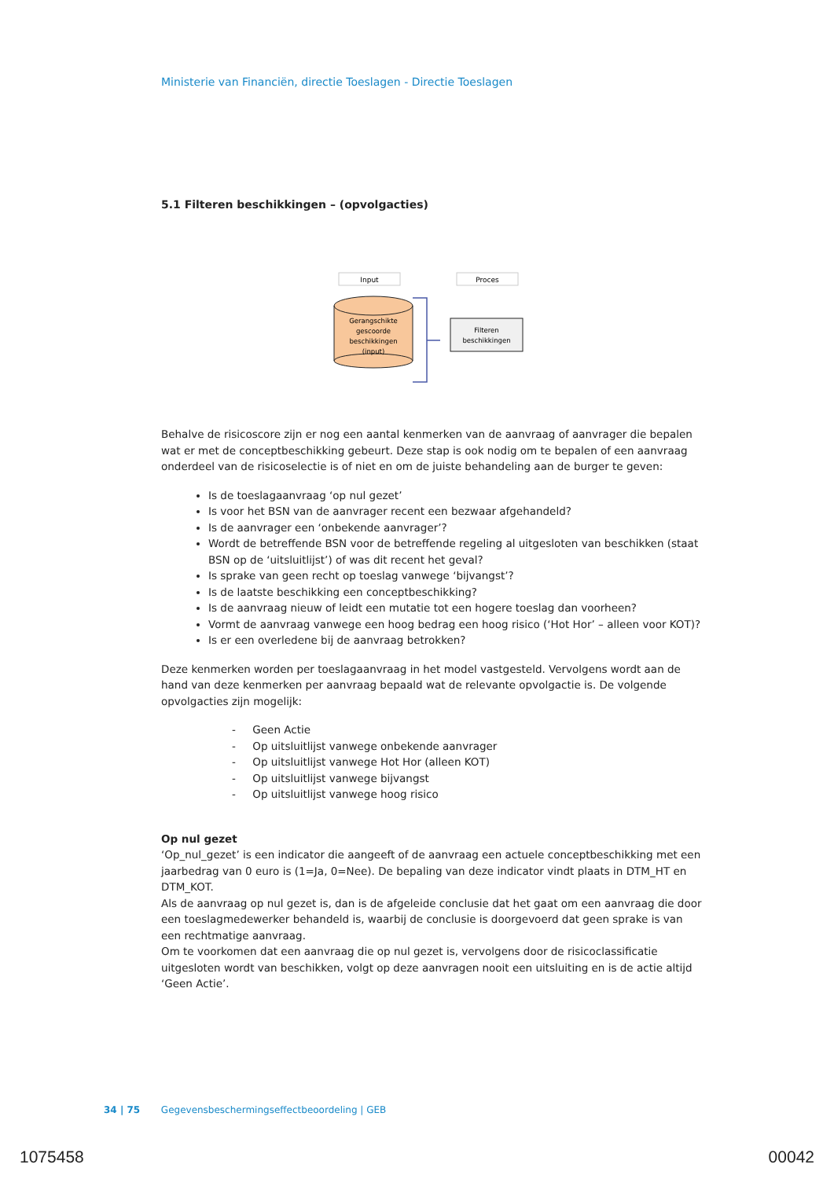Ministerie van Financiën, directie Toeslagen - Directie Toeslagen
5.1 Filteren beschikkingen – (opvolgacties)
Input
Proces
Gerangschikte
gescoorde
beschikkingen
(input)
Filteren
beschikkingen
Behalve de risicoscore zijn er nog een aantal kenmerken van de aanvraag of aanvrager die bepalen wat er met de conceptbeschikking gebeurt. Deze stap is ook nodig om te bepalen of een aanvraag onderdeel van de risicoselectie is of niet en om de juiste behandeling aan de burger te geven:
Is de toeslagaanvraag ‘op nul gezet’
Is voor het BSN van de aanvrager recent een bezwaar afgehandeld?
Is de aanvrager een ‘onbekende aanvrager’?
Wordt de betreffende BSN voor de betreffende regeling al uitgesloten van beschikken (staat BSN op de ‘uitsluitlijst’) of was dit recent het geval?
Is sprake van geen recht op toeslag vanwege ‘bijvangst’?
Is de laatste beschikking een conceptbeschikking?
Is de aanvraag nieuw of leidt een mutatie tot een hogere toeslag dan voorheen?
Vormt de aanvraag vanwege een hoog bedrag een hoog risico (‘Hot Hor’ – alleen voor KOT)?
Is er een overledene bij de aanvraag betrokken?
Deze kenmerken worden per toeslagaanvraag in het model vastgesteld. Vervolgens wordt aan de hand van deze kenmerken per aanvraag bepaald wat de relevante opvolgactie is. De volgende opvolgacties zijn mogelijk:
- Geen Actie
- Op uitsluitlijst vanwege onbekende aanvrager
- Op uitsluitlijst vanwege Hot Hor (alleen KOT)
- Op uitsluitlijst vanwege bijvangst
- Op uitsluitlijst vanwege hoog risico
Op nul gezet
‘Op_nul_gezet’ is een indicator die aangeeft of de aanvraag een actuele conceptbeschikking met een jaarbedrag van 0 euro is (1=Ja, 0=Nee). De bepaling van deze indicator vindt plaats in DTM_HT en DTM_KOT.
Als de aanvraag op nul gezet is, dan is de afgeleide conclusie dat het gaat om een aanvraag die door een toeslagmedewerker behandeld is, waarbij de conclusie is doorgevoerd dat geen sprake is van een rechtmatige aanvraag.
Om te voorkomen dat een aanvraag die op nul gezet is, vervolgens door de risicoclassificatie uitgesloten wordt van beschikken, volgt op deze aanvragen nooit een uitsluiting en is de actie altijd ‘Geen Actie’.
34 | 75 Gegevensbeschermingseffectbeoordeling | GEB
1075458 00042